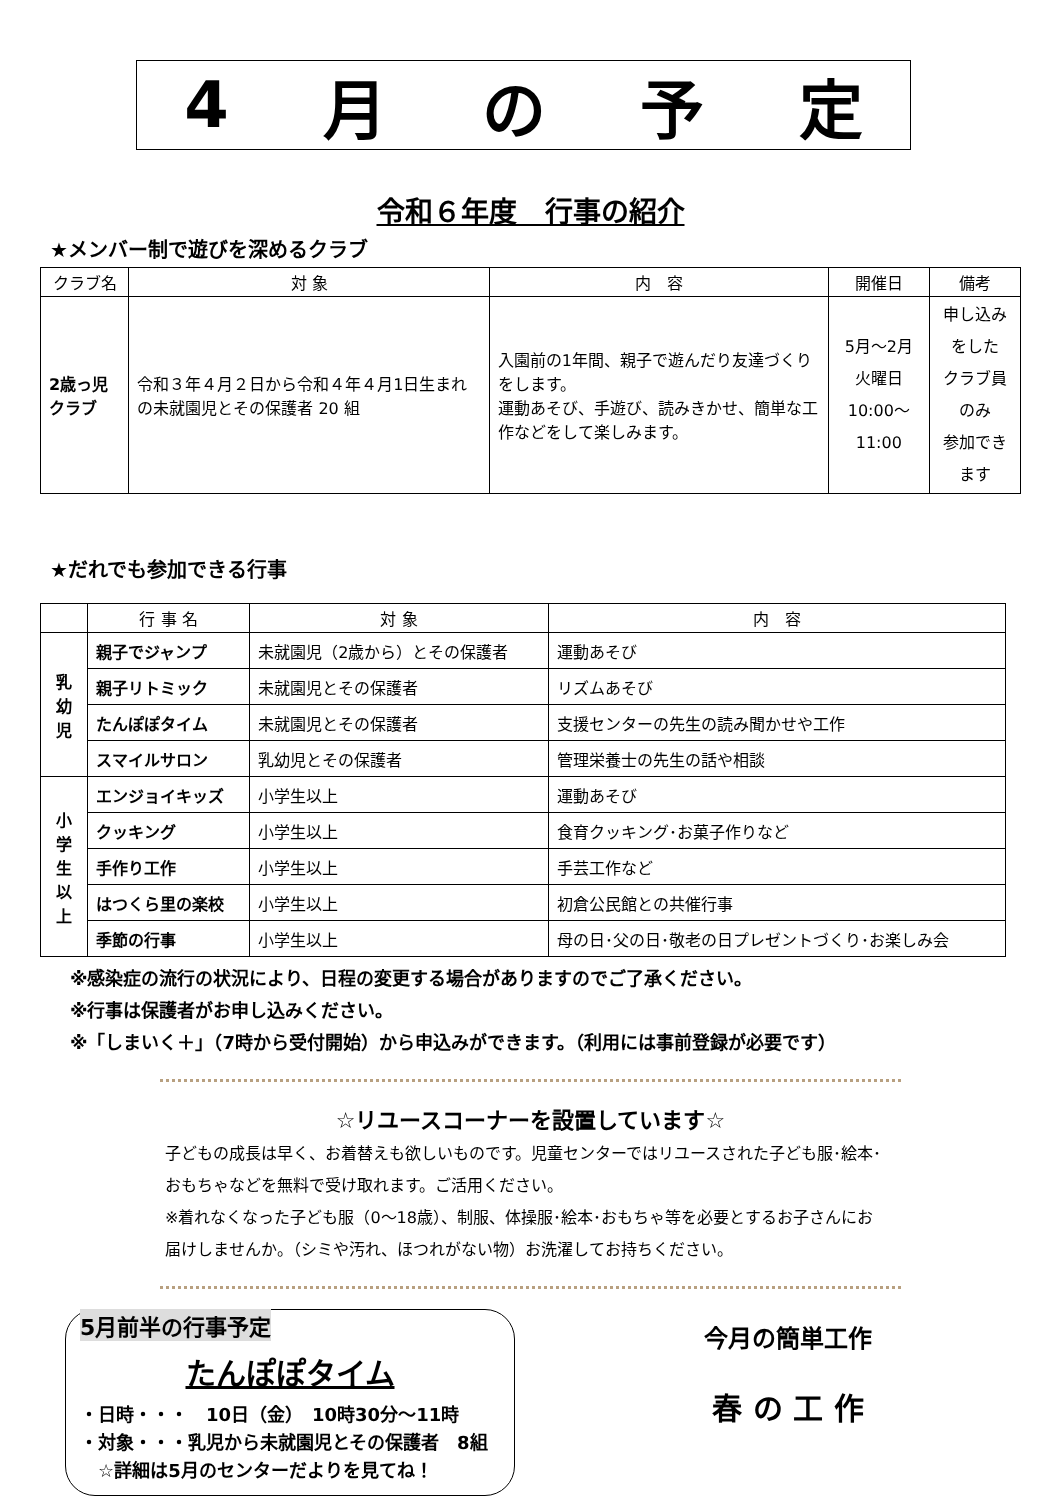4 月の予定
令和６年度　行事の紹介
★メンバー制で遊びを深めるクラブ
| クラブ名 | 対 象 | 内 容 | 開催日 | 備考 |
| --- | --- | --- | --- | --- |
| 2歳っ児クラブ | 令和３年４月２日から令和４年４月1日生まれの未就園児とその保護者 20 組 | 入園前の1年間、親子で遊んだり友達づくりをします。 運動あそび、手遊び、読みきかせ、簡単な工作などをして楽しみます。 | 5月～2月 火曜日 10:00～11:00 | 申し込みをした クラブ員のみ 参加できます |
★だれでも参加できる行事
| | 行 事 名 | 対 象 | 内 容 |
| --- | --- | --- | --- |
| 乳 幼 児 | 親子でジャンプ | 未就園児（2歳から）とその保護者 | 運動あそび |
| | 親子リトミック | 未就園児とその保護者 | リズムあそび |
| | たんぽぽタイム | 未就園児とその保護者 | 支援センターの先生の読み聞かせや工作 |
| | スマイルサロン | 乳幼児とその保護者 | 管理栄養士の先生の話や相談 |
| 小 学 生 以 上 | エンジョイキッズ | 小学生以上 | 運動あそび |
| | クッキング | 小学生以上 | 食育クッキング･お菓子作りなど |
| | 手作り工作 | 小学生以上 | 手芸工作など |
| | はつくら里の楽校 | 小学生以上 | 初倉公民館との共催行事 |
| | 季節の行事 | 小学生以上 | 母の日･父の日･敬老の日プレゼントづくり･お楽しみ会 |
※感染症の流行の状況により、日程の変更する場合がありますのでご了承ください。
※行事は保護者がお申し込みください。
※「しまいく＋」（7時から受付開始）から申込みができます。（利用には事前登録が必要です）
☆リユースコーナーを設置しています☆
子どもの成長は早く、お着替えも欲しいものです。児童センターではリユースされた子ども服･絵本･おもちゃなどを無料で受け取れます。ご活用ください。
※着れなくなった子ども服（0～18歳）、制服、体操服･絵本･おもちゃ等を必要とするお子さんにお届けしませんか。（シミや汚れ、ほつれがない物）お洗濯してお持ちください。
5月前半の行事予定
たんぽぽタイム
・日時・・・　10日（金）　10時30分～11時
・対象・・・乳児から未就園児とその保護者　8組
　☆詳細は5月のセンターだよりを見てね！
今月の簡単工作
春 の 工 作